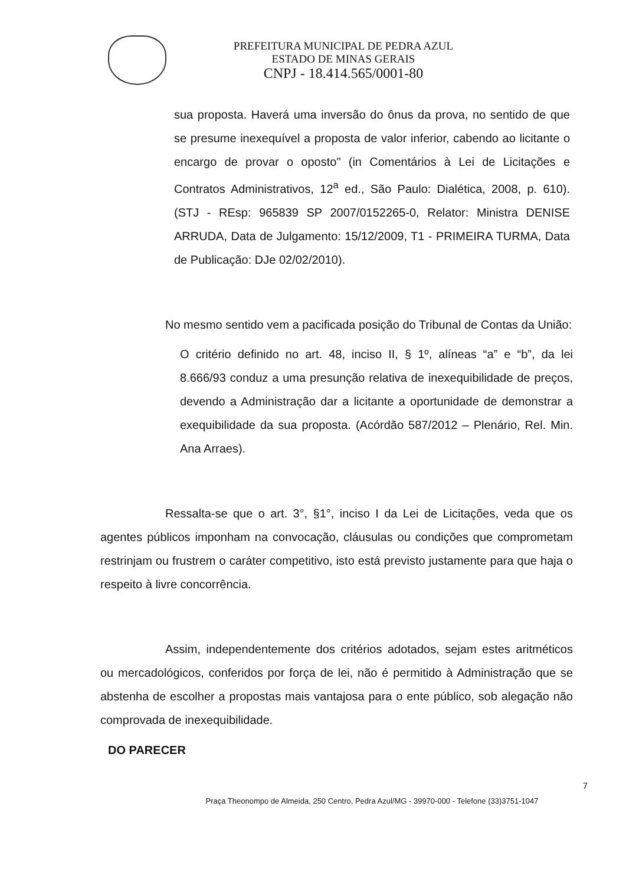PREFEITURA MUNICIPAL DE PEDRA AZUL
ESTADO DE MINAS GERAIS
CNPJ - 18.414.565/0001-80
sua proposta. Haverá uma inversão do ônus da prova, no sentido de que se presume inexequível a proposta de valor inferior, cabendo ao licitante o encargo de provar o oposto" (in Comentários à Lei de Licitações e Contratos Administrativos, 12<sup>a</sup> ed., São Paulo: Dialética, 2008, p. 610). (STJ - REsp: 965839 SP 2007/0152265-0, Relator: Ministra DENISE ARRUDA, Data de Julgamento: 15/12/2009, T1 - PRIMEIRA TURMA, Data de Publicação: DJe 02/02/2010).
No mesmo sentido vem a pacificada posição do Tribunal de Contas da União:
O critério definido no art. 48, inciso II, § 1º, alíneas “a” e “b”, da lei 8.666/93 conduz a uma presunção relativa de inexequibilidade de preços, devendo a Administração dar a licitante a oportunidade de demonstrar a exequibilidade da sua proposta. (Acórdão 587/2012 – Plenário, Rel. Min. Ana Arraes).
Ressalta-se que o art. 3°, §1°, inciso I da Lei de Licitações, veda que os agentes públicos imponham na convocação, cláusulas ou condições que comprometam restrinjam ou frustrem o caráter competitivo, isto está previsto justamente para que haja o respeito à livre concorrência.
Assim, independentemente dos critérios adotados, sejam estes aritméticos ou mercadológicos, conferidos por força de lei, não é permitido à Administração que se abstenha de escolher a propostas mais vantajosa para o ente público, sob alegação não comprovada de inexequibilidade.
DO PARECER
7
Praça Theonompo de Almeida, 250 Centro, Pedra Azul/MG - 39970-000 - Telefone (33)3751-1047